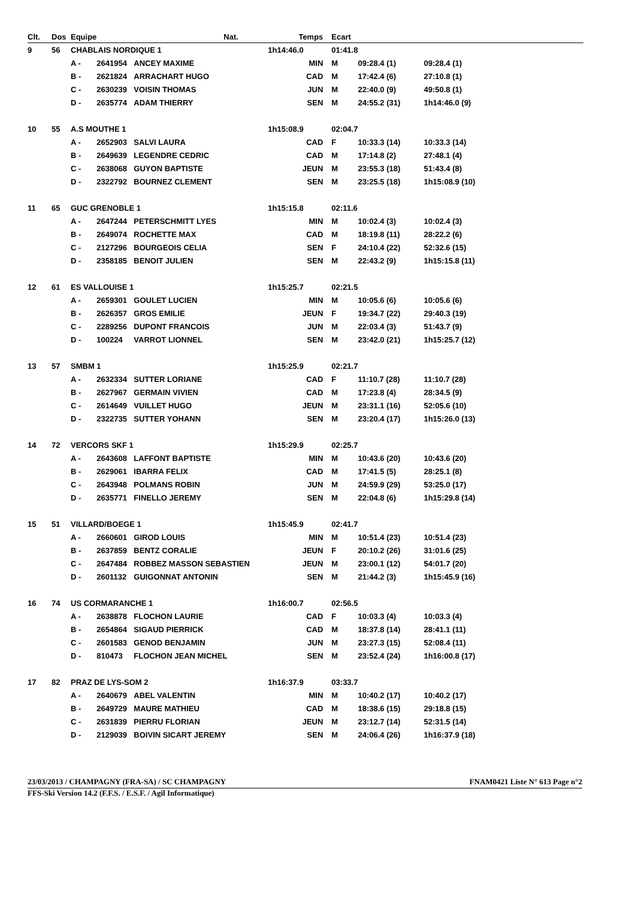| Clt. | Dos | Equipe | | | Nat. | Temps | Ecart | | | |
| --- | --- | --- | --- | --- | --- | --- | --- | --- | --- | --- |
| 9 | 56 | CHABLAIS NORDIQUE 1 | | | | 1h14:46.0 | 01:41.8 | | | |
| | | A - | 2641954 | ANCEY MAXIME | | MIN | M | 09:28.4 (1) | 09:28.4 (1) | |
| | | B - | 2621824 | ARRACHART HUGO | | CAD | M | 17:42.4 (6) | 27:10.8 (1) | |
| | | C - | 2630239 | VOISIN THOMAS | | JUN | M | 22:40.0 (9) | 49:50.8 (1) | |
| | | D - | 2635774 | ADAM THIERRY | | SEN | M | 24:55.2 (31) | 1h14:46.0 (9) | |
| 10 | 55 | A.S MOUTHE 1 | | | | 1h15:08.9 | 02:04.7 | | | |
| | | A - | 2652903 | SALVI LAURA | | CAD | F | 10:33.3 (14) | 10:33.3 (14) | |
| | | B - | 2649639 | LEGENDRE CEDRIC | | CAD | M | 17:14.8 (2) | 27:48.1 (4) | |
| | | C - | 2638068 | GUYON BAPTISTE | | JEUN | M | 23:55.3 (18) | 51:43.4 (8) | |
| | | D - | 2322792 | BOURNEZ CLEMENT | | SEN | M | 23:25.5 (18) | 1h15:08.9 (10) | |
| 11 | 65 | GUC GRENOBLE 1 | | | | 1h15:15.8 | 02:11.6 | | | |
| | | A - | 2647244 | PETERSCHMITT LYES | | MIN | M | 10:02.4 (3) | 10:02.4 (3) | |
| | | B - | 2649074 | ROCHETTE MAX | | CAD | M | 18:19.8 (11) | 28:22.2 (6) | |
| | | C - | 2127296 | BOURGEOIS CELIA | | SEN | F | 24:10.4 (22) | 52:32.6 (15) | |
| | | D - | 2358185 | BENOIT JULIEN | | SEN | M | 22:43.2 (9) | 1h15:15.8 (11) | |
| 12 | 61 | ES VALLOUISE 1 | | | | 1h15:25.7 | 02:21.5 | | | |
| | | A - | 2659301 | GOULET LUCIEN | | MIN | M | 10:05.6 (6) | 10:05.6 (6) | |
| | | B - | 2626357 | GROS EMILIE | | JEUN | F | 19:34.7 (22) | 29:40.3 (19) | |
| | | C - | 2289256 | DUPONT FRANCOIS | | JUN | M | 22:03.4 (3) | 51:43.7 (9) | |
| | | D - | 100224 | VARROT LIONNEL | | SEN | M | 23:42.0 (21) | 1h15:25.7 (12) | |
| 13 | 57 | SMBM 1 | | | | 1h15:25.9 | 02:21.7 | | | |
| | | A - | 2632334 | SUTTER LORIANE | | CAD | F | 11:10.7 (28) | 11:10.7 (28) | |
| | | B - | 2627967 | GERMAIN VIVIEN | | CAD | M | 17:23.8 (4) | 28:34.5 (9) | |
| | | C - | 2614649 | VUILLET HUGO | | JEUN | M | 23:31.1 (16) | 52:05.6 (10) | |
| | | D - | 2322735 | SUTTER YOHANN | | SEN | M | 23:20.4 (17) | 1h15:26.0 (13) | |
| 14 | 72 | VERCORS SKF 1 | | | | 1h15:29.9 | 02:25.7 | | | |
| | | A - | 2643608 | LAFFONT BAPTISTE | | MIN | M | 10:43.6 (20) | 10:43.6 (20) | |
| | | B - | 2629061 | IBARRA FELIX | | CAD | M | 17:41.5 (5) | 28:25.1 (8) | |
| | | C - | 2643948 | POLMANS ROBIN | | JUN | M | 24:59.9 (29) | 53:25.0 (17) | |
| | | D - | 2635771 | FINELLO JEREMY | | SEN | M | 22:04.8 (6) | 1h15:29.8 (14) | |
| 15 | 51 | VILLARD/BOEGE 1 | | | | 1h15:45.9 | 02:41.7 | | | |
| | | A - | 2660601 | GIROD LOUIS | | MIN | M | 10:51.4 (23) | 10:51.4 (23) | |
| | | B - | 2637859 | BENTZ CORALIE | | JEUN | F | 20:10.2 (26) | 31:01.6 (25) | |
| | | C - | 2647484 | ROBBEZ MASSON SEBASTIEN | | JEUN | M | 23:00.1 (12) | 54:01.7 (20) | |
| | | D - | 2601132 | GUIGONNAT ANTONIN | | SEN | M | 21:44.2 (3) | 1h15:45.9 (16) | |
| 16 | 74 | US CORMARANCHE 1 | | | | 1h16:00.7 | 02:56.5 | | | |
| | | A - | 2638878 | FLOCHON LAURIE | | CAD | F | 10:03.3 (4) | 10:03.3 (4) | |
| | | B - | 2654864 | SIGAUD PIERRICK | | CAD | M | 18:37.8 (14) | 28:41.1 (11) | |
| | | C - | 2601583 | GENOD BENJAMIN | | JUN | M | 23:27.3 (15) | 52:08.4 (11) | |
| | | D - | 810473 | FLOCHON JEAN MICHEL | | SEN | M | 23:52.4 (24) | 1h16:00.8 (17) | |
| 17 | 82 | PRAZ DE LYS-SOM 2 | | | | 1h16:37.9 | 03:33.7 | | | |
| | | A - | 2640679 | ABEL VALENTIN | | MIN | M | 10:40.2 (17) | 10:40.2 (17) | |
| | | B - | 2649729 | MAURE MATHIEU | | CAD | M | 18:38.6 (15) | 29:18.8 (15) | |
| | | C - | 2631839 | PIERRU FLORIAN | | JEUN | M | 23:12.7 (14) | 52:31.5 (14) | |
| | | D - | 2129039 | BOIVIN SICART JEREMY | | SEN | M | 24:06.4 (26) | 1h16:37.9 (18) | |
23/03/2013 / CHAMPAGNY (FRA-SA) / SC CHAMPAGNY FNAM0421 Liste N° 613 Page n°2
FFS-Ski Version 14.2 (F.F.S. / E.S.F. / Agil Informatique)